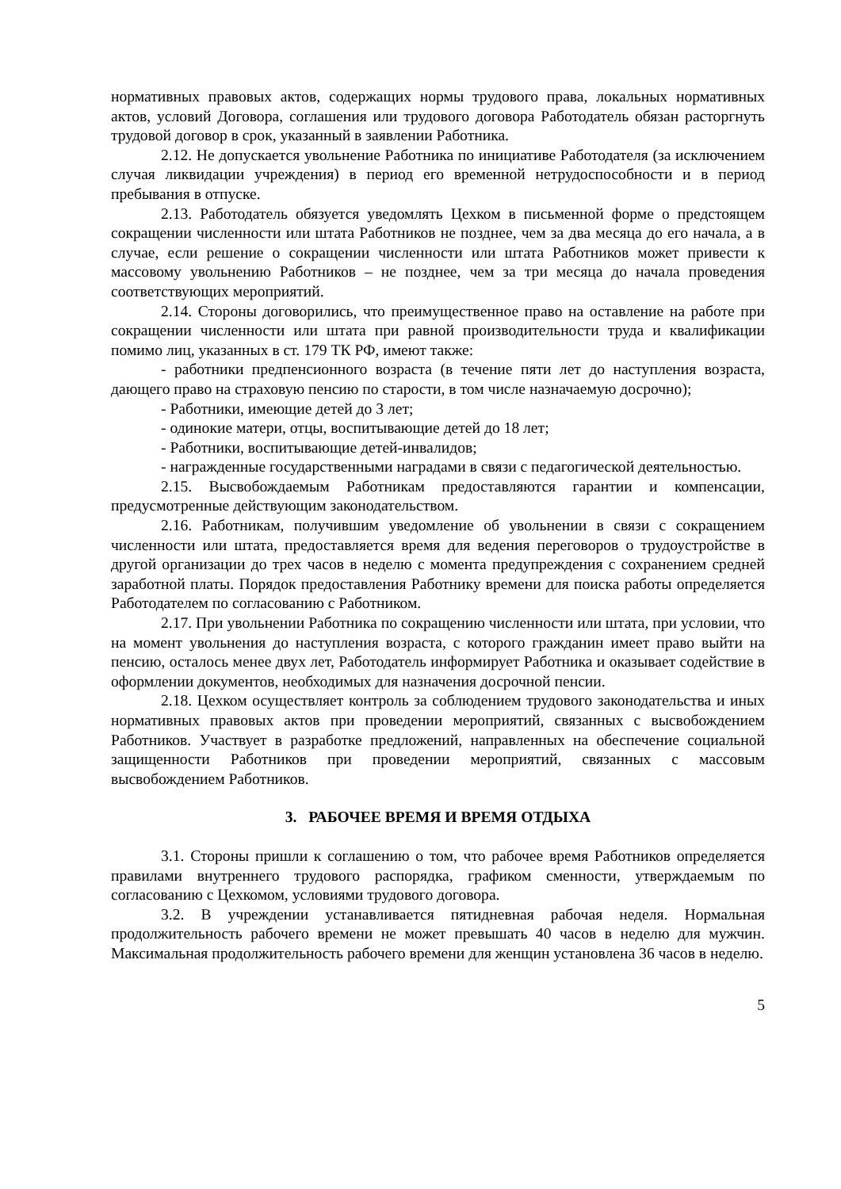нормативных правовых актов, содержащих нормы трудового права, локальных нормативных актов, условий Договора, соглашения или трудового договора Работодатель обязан расторгнуть трудовой договор в срок, указанный в заявлении Работника.
2.12. Не допускается увольнение Работника по инициативе Работодателя (за исключением случая ликвидации учреждения) в период его временной нетрудоспособности и в период пребывания в отпуске.
2.13. Работодатель обязуется уведомлять Цехком в письменной форме о предстоящем сокращении численности или штата Работников не позднее, чем за два месяца до его начала, а в случае, если решение о сокращении численности или штата Работников может привести к массовому увольнению Работников – не позднее, чем за три месяца до начала проведения соответствующих мероприятий.
2.14. Стороны договорились, что преимущественное право на оставление на работе при сокращении численности или штата при равной производительности труда и квалификации помимо лиц, указанных в ст. 179 ТК РФ, имеют также:
- работники предпенсионного возраста (в течение пяти лет до наступления возраста, дающего право на страховую пенсию по старости, в том числе назначаемую досрочно);
- Работники, имеющие детей до 3 лет;
- одинокие матери, отцы, воспитывающие детей до 18 лет;
- Работники, воспитывающие детей-инвалидов;
- награжденные государственными наградами в связи с педагогической деятельностью.
2.15. Высвобождаемым Работникам предоставляются гарантии и компенсации, предусмотренные действующим законодательством.
2.16. Работникам, получившим уведомление об увольнении в связи с сокращением численности или штата, предоставляется время для ведения переговоров о трудоустройстве в другой организации до трех часов в неделю с момента предупреждения с сохранением средней заработной платы. Порядок предоставления Работнику времени для поиска работы определяется Работодателем по согласованию с Работником.
2.17. При увольнении Работника по сокращению численности или штата, при условии, что на момент увольнения до наступления возраста, с которого гражданин имеет право выйти на пенсию, осталось менее двух лет, Работодатель информирует Работника и оказывает содействие в оформлении документов, необходимых для назначения досрочной пенсии.
2.18. Цехком осуществляет контроль за соблюдением трудового законодательства и иных нормативных правовых актов при проведении мероприятий, связанных с высвобождением Работников. Участвует в разработке предложений, направленных на обеспечение социальной защищенности Работников при проведении мероприятий, связанных с массовым высвобождением Работников.
3. РАБОЧЕЕ ВРЕМЯ И ВРЕМЯ ОТДЫХА
3.1. Стороны пришли к соглашению о том, что рабочее время Работников определяется правилами внутреннего трудового распорядка, графиком сменности, утверждаемым по согласованию с Цехкомом, условиями трудового договора.
3.2. В учреждении устанавливается пятидневная рабочая неделя. Нормальная продолжительность рабочего времени не может превышать 40 часов в неделю для мужчин. Максимальная продолжительность рабочего времени для женщин установлена 36 часов в неделю.
5